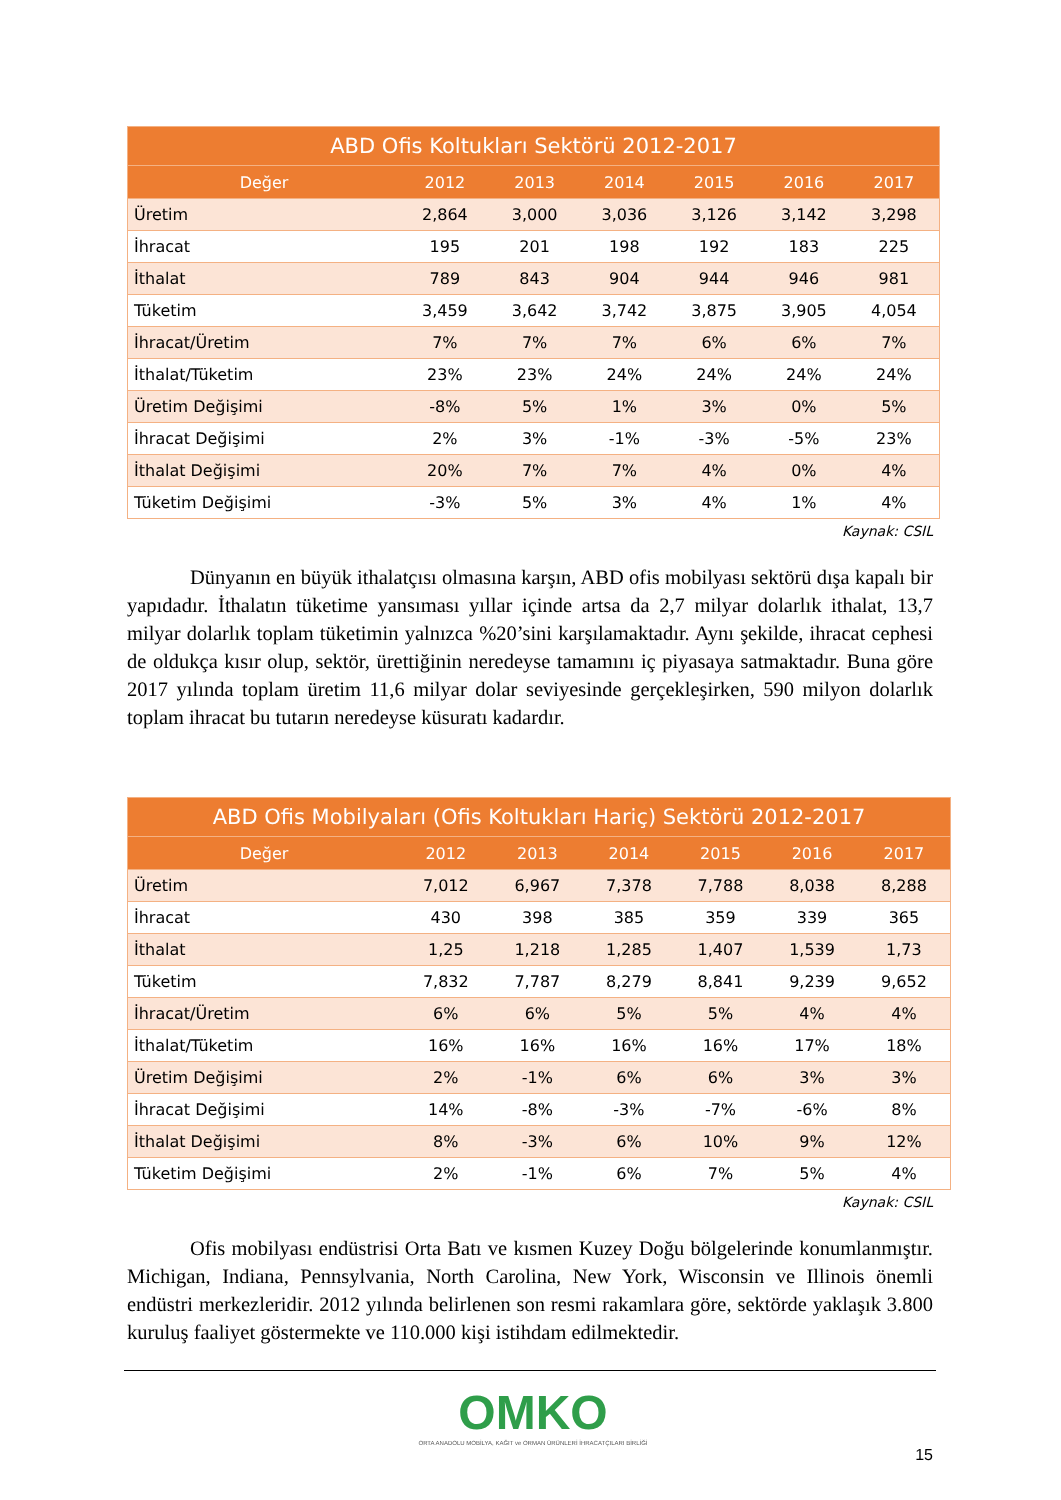| ABD Ofis Koltukları Sektörü 2012-2017 | | | | | | |
| --- | --- | --- | --- | --- | --- | --- |
| Değer | 2012 | 2013 | 2014 | 2015 | 2016 | 2017 |
| Üretim | 2,864 | 3,000 | 3,036 | 3,126 | 3,142 | 3,298 |
| İhracat | 195 | 201 | 198 | 192 | 183 | 225 |
| İthalat | 789 | 843 | 904 | 944 | 946 | 981 |
| Tüketim | 3,459 | 3,642 | 3,742 | 3,875 | 3,905 | 4,054 |
| İhracat/Üretim | 7% | 7% | 7% | 6% | 6% | 7% |
| İthalat/Tüketim | 23% | 23% | 24% | 24% | 24% | 24% |
| Üretim Değişimi | -8% | 5% | 1% | 3% | 0% | 5% |
| İhracat Değişimi | 2% | 3% | -1% | -3% | -5% | 23% |
| İthalat Değişimi | 20% | 7% | 7% | 4% | 0% | 4% |
| Tüketim Değişimi | -3% | 5% | 3% | 4% | 1% | 4% |
Kaynak: CSIL
Dünyanın en büyük ithalatçısı olmasına karşın, ABD ofis mobilyası sektörü dışa kapalı bir yapıdadır. İthalatın tüketime yansıması yıllar içinde artsa da 2,7 milyar dolarlık ithalat, 13,7 milyar dolarlık toplam tüketimin yalnızca %20’sini karşılamaktadır. Aynı şekilde, ihracat cephesi de oldukça kısır olup, sektör, ürettiğinin neredeyse tamamını iç piyasaya satmaktadır. Buna göre 2017 yılında toplam üretim 11,6 milyar dolar seviyesinde gerçekleşirken, 590 milyon dolarlık toplam ihracat bu tutarın neredeyse küsuratı kadardır.
| ABD Ofis Mobilyaları (Ofis Koltukları Hariç) Sektörü 2012-2017 | | | | | | |
| --- | --- | --- | --- | --- | --- | --- |
| Değer | 2012 | 2013 | 2014 | 2015 | 2016 | 2017 |
| Üretim | 7,012 | 6,967 | 7,378 | 7,788 | 8,038 | 8,288 |
| İhracat | 430 | 398 | 385 | 359 | 339 | 365 |
| İthalat | 1,25 | 1,218 | 1,285 | 1,407 | 1,539 | 1,73 |
| Tüketim | 7,832 | 7,787 | 8,279 | 8,841 | 9,239 | 9,652 |
| İhracat/Üretim | 6% | 6% | 5% | 5% | 4% | 4% |
| İthalat/Tüketim | 16% | 16% | 16% | 16% | 17% | 18% |
| Üretim Değişimi | 2% | -1% | 6% | 6% | 3% | 3% |
| İhracat Değişimi | 14% | -8% | -3% | -7% | -6% | 8% |
| İthalat Değişimi | 8% | -3% | 6% | 10% | 9% | 12% |
| Tüketim Değişimi | 2% | -1% | 6% | 7% | 5% | 4% |
Kaynak: CSIL
Ofis mobilyası endüstrisi Orta Batı ve kısmen Kuzey Doğu bölgelerinde konumlanmıştır. Michigan, Indiana, Pennsylvania, North Carolina, New York, Wisconsin ve Illinois önemli endüstri merkezleridir. 2012 yılında belirlenen son resmi rakamlara göre, sektörde yaklaşık 3.800 kuruluş faaliyet göstermekte ve 110.000 kişi istihdam edilmektedir.
OMKO
ORTA ANADOLU MOBİLYA, KAĞIT ve ORMAN ÜRÜNLERİ İHRACATÇILARI BİRLİĞİ
15